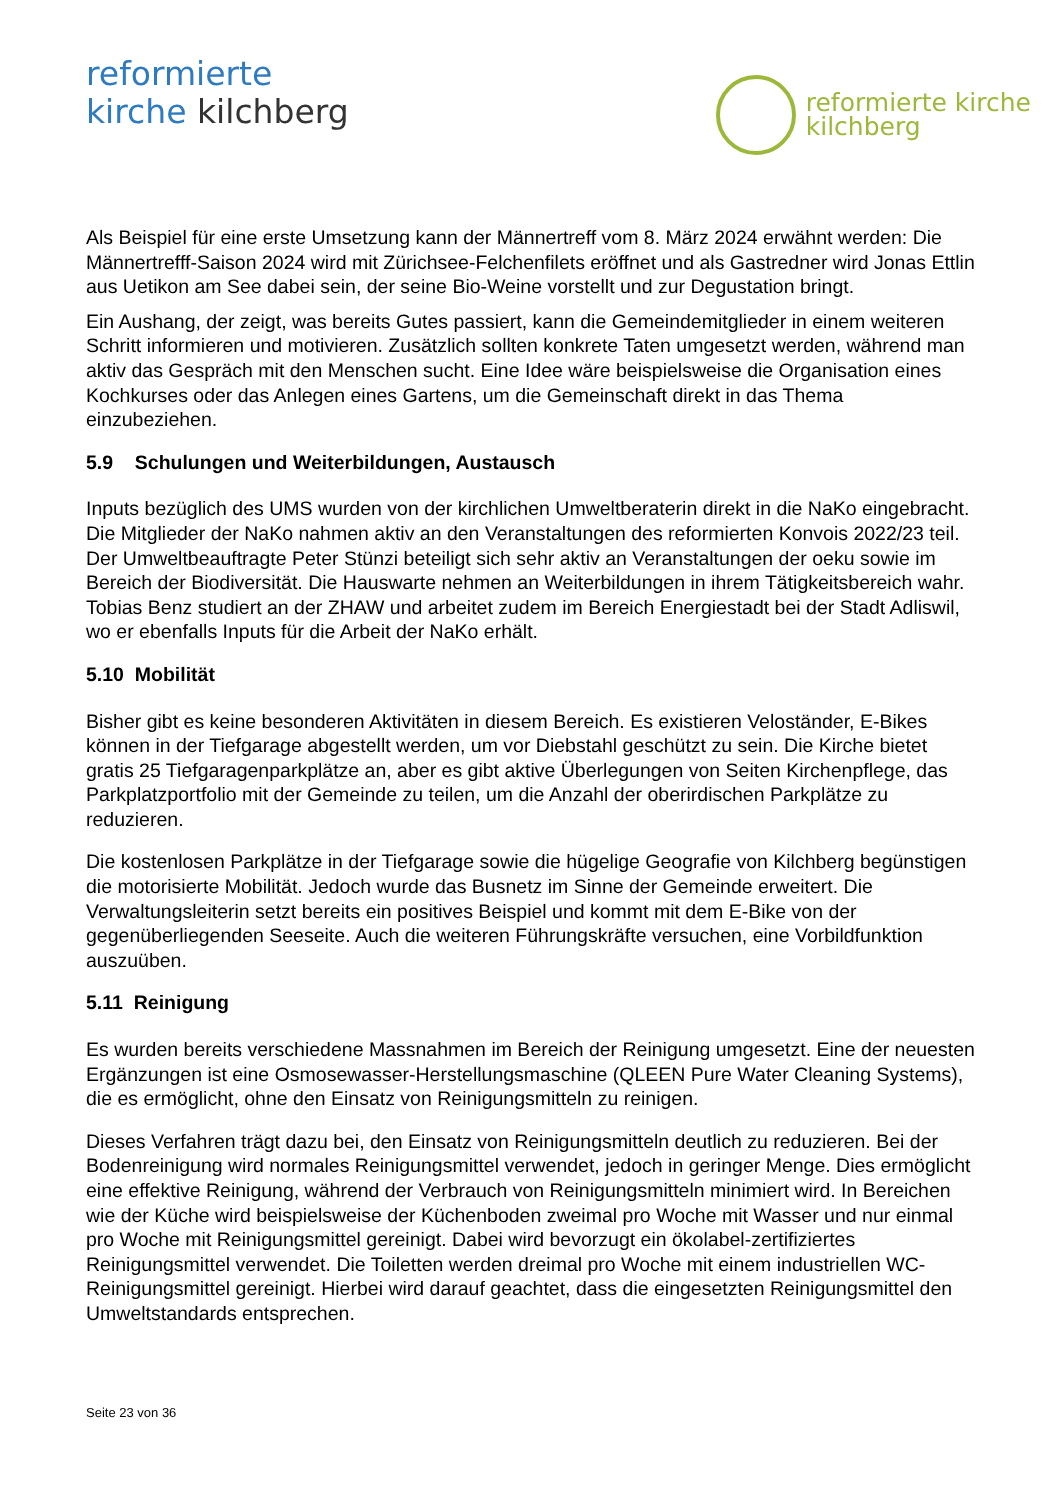reformierte
kirche kilchberg
reformierte kirche
kilchberg
Als Beispiel für eine erste Umsetzung kann der Männertreff vom 8. März 2024 erwähnt werden: Die Männertrefff-Saison 2024 wird mit Zürichsee-Felchenfilets eröffnet und als Gastredner wird Jonas Ettlin aus Uetikon am See dabei sein, der seine Bio-Weine vorstellt und zur Degustation bringt.
Ein Aushang, der zeigt, was bereits Gutes passiert, kann die Gemeindemitglieder in einem weiteren Schritt informieren und motivieren. Zusätzlich sollten konkrete Taten umgesetzt werden, während man aktiv das Gespräch mit den Menschen sucht. Eine Idee wäre beispielsweise die Organisation eines Kochkurses oder das Anlegen eines Gartens, um die Gemeinschaft direkt in das Thema einzubeziehen.
5.9 Schulungen und Weiterbildungen, Austausch
Inputs bezüglich des UMS wurden von der kirchlichen Umweltberaterin direkt in die NaKo eingebracht. Die Mitglieder der NaKo nahmen aktiv an den Veranstaltungen des reformierten Konvois 2022/23 teil. Der Umweltbeauftragte Peter Stünzi beteiligt sich sehr aktiv an Veranstaltungen der oeku sowie im Bereich der Biodiversität. Die Hauswarte nehmen an Weiterbildungen in ihrem Tätigkeitsbereich wahr. Tobias Benz studiert an der ZHAW und arbeitet zudem im Bereich Energiestadt bei der Stadt Adliswil, wo er ebenfalls Inputs für die Arbeit der NaKo erhält.
5.10 Mobilität
Bisher gibt es keine besonderen Aktivitäten in diesem Bereich. Es existieren Veloständer, E-Bikes können in der Tiefgarage abgestellt werden, um vor Diebstahl geschützt zu sein. Die Kirche bietet gratis 25 Tiefgaragenparkplätze an, aber es gibt aktive Überlegungen von Seiten Kirchenpflege, das Parkplatzportfolio mit der Gemeinde zu teilen, um die Anzahl der oberirdischen Parkplätze zu reduzieren.
Die kostenlosen Parkplätze in der Tiefgarage sowie die hügelige Geografie von Kilchberg begünstigen die motorisierte Mobilität. Jedoch wurde das Busnetz im Sinne der Gemeinde erweitert. Die Verwaltungsleiterin setzt bereits ein positives Beispiel und kommt mit dem E-Bike von der gegenüberliegenden Seeseite. Auch die weiteren Führungskräfte versuchen, eine Vorbildfunktion auszuüben.
5.11 Reinigung
Es wurden bereits verschiedene Massnahmen im Bereich der Reinigung umgesetzt. Eine der neuesten Ergänzungen ist eine Osmosewasser-Herstellungsmaschine (QLEEN Pure Water Cleaning Systems), die es ermöglicht, ohne den Einsatz von Reinigungsmitteln zu reinigen.
Dieses Verfahren trägt dazu bei, den Einsatz von Reinigungsmitteln deutlich zu reduzieren. Bei der Bodenreinigung wird normales Reinigungsmittel verwendet, jedoch in geringer Menge. Dies ermöglicht eine effektive Reinigung, während der Verbrauch von Reinigungsmitteln minimiert wird. In Bereichen wie der Küche wird beispielsweise der Küchenboden zweimal pro Woche mit Wasser und nur einmal pro Woche mit Reinigungsmittel gereinigt. Dabei wird bevorzugt ein ökolabel-zertifiziertes Reinigungsmittel verwendet. Die Toiletten werden dreimal pro Woche mit einem industriellen WC-Reinigungsmittel gereinigt. Hierbei wird darauf geachtet, dass die eingesetzten Reinigungsmittel den Umweltstandards entsprechen.
Seite 23 von 36